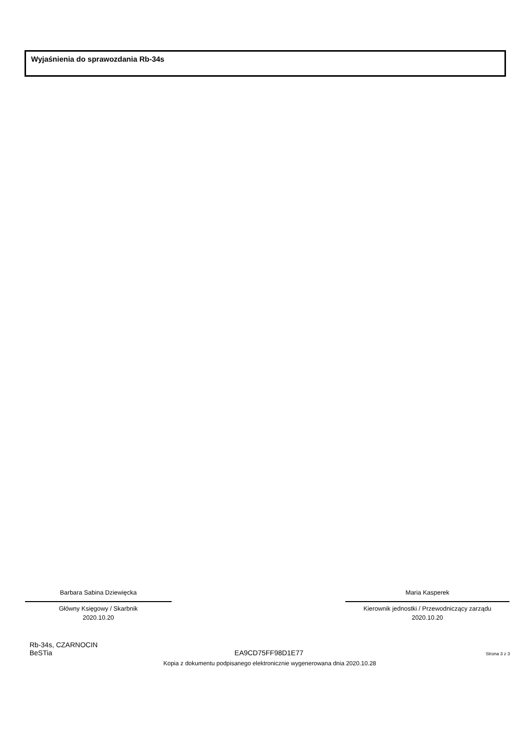Wyjaśnienia do sprawozdania Rb-34s
Barbara Sabina Dziewięcka
Główny Księgowy / Skarbnik
2020.10.20
Maria Kasperek
Kierownik jednostki / Przewodniczący zarządu
2020.10.20
Rb-34s, CZARNOCIN
BeSTia EA9CD75FF98D1E77 Strona 3 z 3
Kopia z dokumentu podpisanego elektronicznie wygenerowana dnia 2020.10.28